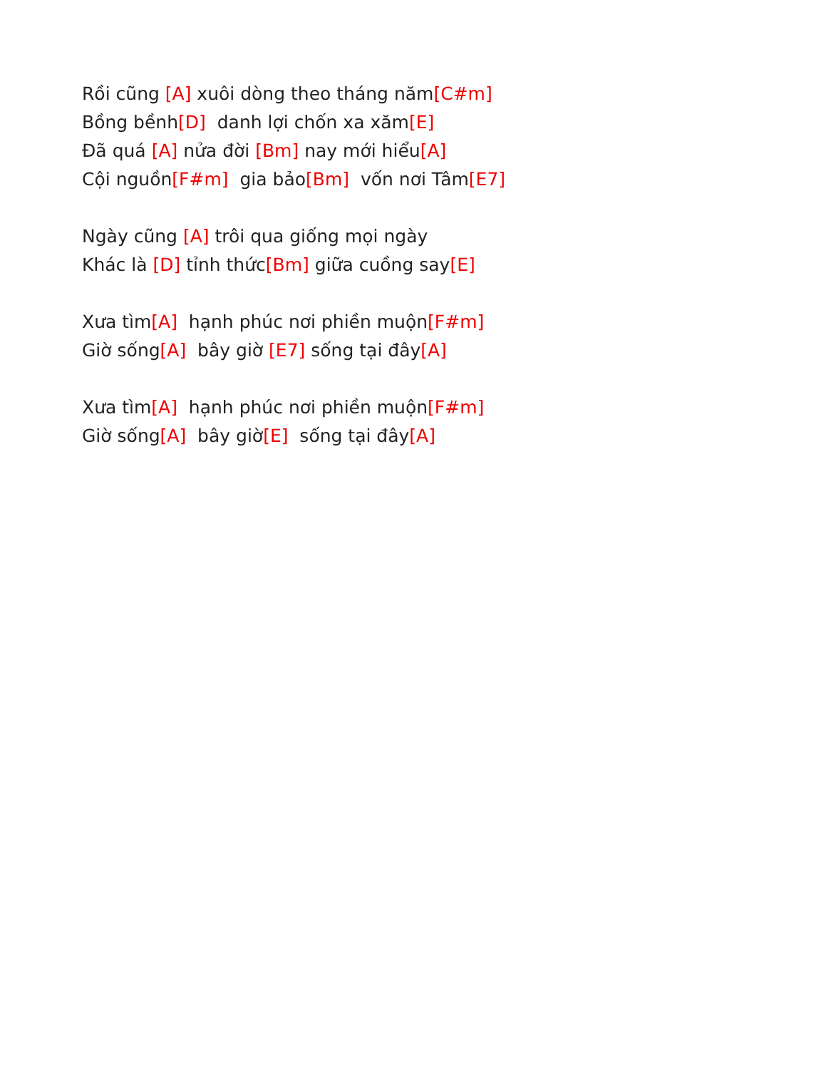Rồi cũng [A] xuôi dòng theo tháng năm[C#m] Bồng bềnh[D] danh lợi chốn xa xăm[E] Đã quá [A] nửa đời [Bm] nay mới hiểu[A] Cội nguồn[F#m] gia bảo[Bm] vốn nơi Tâm[E7]
Ngày cũng [A] trôi qua giống mọi ngày Khác là [D] tỉnh thức[Bm] giữa cuồng say[E]
Xưa tìm[A] hạnh phúc nơi phiền muộn[F#m] Giờ sống[A] bây giờ [E7] sống tại đây[A]
Xưa tìm[A] hạnh phúc nơi phiền muộn[F#m] Giờ sống[A] bây giờ[E] sống tại đây[A]